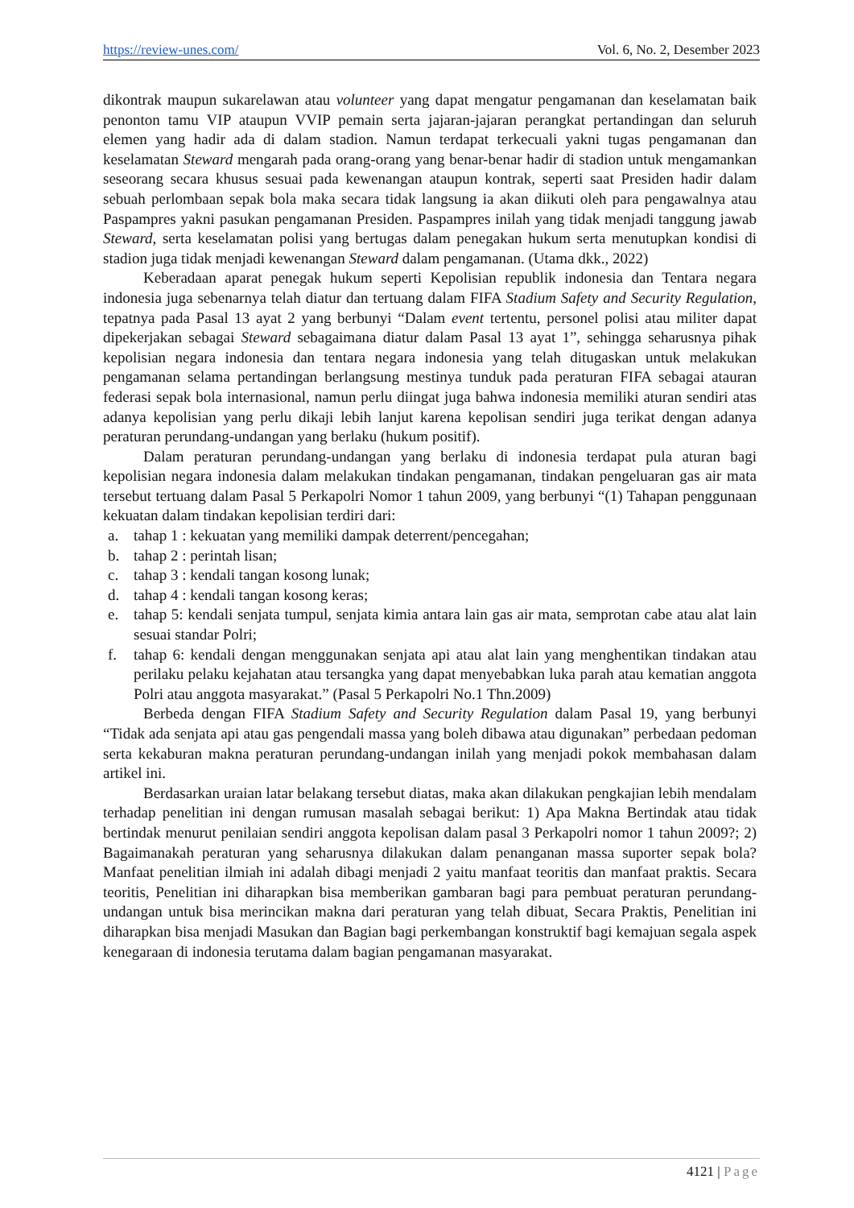https://review-unes.com/ Vol. 6, No. 2, Desember 2023
dikontrak maupun sukarelawan atau volunteer yang dapat mengatur pengamanan dan keselamatan baik penonton tamu VIP ataupun VVIP pemain serta jajaran-jajaran perangkat pertandingan dan seluruh elemen yang hadir ada di dalam stadion. Namun terdapat terkecuali yakni tugas pengamanan dan keselamatan Steward mengarah pada orang-orang yang benar-benar hadir di stadion untuk mengamankan seseorang secara khusus sesuai pada kewenangan ataupun kontrak, seperti saat Presiden hadir dalam sebuah perlombaan sepak bola maka secara tidak langsung ia akan diikuti oleh para pengawalnya atau Paspampres yakni pasukan pengamanan Presiden. Paspampres inilah yang tidak menjadi tanggung jawab Steward, serta keselamatan polisi yang bertugas dalam penegakan hukum serta menutupkan kondisi di stadion juga tidak menjadi kewenangan Steward dalam pengamanan. (Utama dkk., 2022)
Keberadaan aparat penegak hukum seperti Kepolisian republik indonesia dan Tentara negara indonesia juga sebenarnya telah diatur dan tertuang dalam FIFA Stadium Safety and Security Regulation, tepatnya pada Pasal 13 ayat 2 yang berbunyi “Dalam event tertentu, personel polisi atau militer dapat dipekerjakan sebagai Steward sebagaimana diatur dalam Pasal 13 ayat 1”, sehingga seharusnya pihak kepolisian negara indonesia dan tentara negara indonesia yang telah ditugaskan untuk melakukan pengamanan selama pertandingan berlangsung mestinya tunduk pada peraturan FIFA sebagai atauran federasi sepak bola internasional, namun perlu diingat juga bahwa indonesia memiliki aturan sendiri atas adanya kepolisian yang perlu dikaji lebih lanjut karena kepolisan sendiri juga terikat dengan adanya peraturan perundang-undangan yang berlaku (hukum positif).
Dalam peraturan perundang-undangan yang berlaku di indonesia terdapat pula aturan bagi kepolisian negara indonesia dalam melakukan tindakan pengamanan, tindakan pengeluaran gas air mata tersebut tertuang dalam Pasal 5 Perkapolri Nomor 1 tahun 2009, yang berbunyi “(1) Tahapan penggunaan kekuatan dalam tindakan kepolisian terdiri dari:
a. tahap 1 : kekuatan yang memiliki dampak deterrent/pencegahan;
b. tahap 2 : perintah lisan;
c. tahap 3 : kendali tangan kosong lunak;
d. tahap 4 : kendali tangan kosong keras;
e. tahap 5: kendali senjata tumpul, senjata kimia antara lain gas air mata, semprotan cabe atau alat lain sesuai standar Polri;
f. tahap 6: kendali dengan menggunakan senjata api atau alat lain yang menghentikan tindakan atau perilaku pelaku kejahatan atau tersangka yang dapat menyebabkan luka parah atau kematian anggota Polri atau anggota masyarakat.” (Pasal 5 Perkapolri No.1 Thn.2009)
Berbeda dengan FIFA Stadium Safety and Security Regulation dalam Pasal 19, yang berbunyi “Tidak ada senjata api atau gas pengendali massa yang boleh dibawa atau digunakan” perbedaan pedoman serta kekaburan makna peraturan perundang-undangan inilah yang menjadi pokok membahasan dalam artikel ini.
Berdasarkan uraian latar belakang tersebut diatas, maka akan dilakukan pengkajian lebih mendalam terhadap penelitian ini dengan rumusan masalah sebagai berikut: 1) Apa Makna Bertindak atau tidak bertindak menurut penilaian sendiri anggota kepolisan dalam pasal 3 Perkapolri nomor 1 tahun 2009?; 2) Bagaimanakah peraturan yang seharusnya dilakukan dalam penanganan massa suporter sepak bola? Manfaat penelitian ilmiah ini adalah dibagi menjadi 2 yaitu manfaat teoritis dan manfaat praktis. Secara teoritis, Penelitian ini diharapkan bisa memberikan gambaran bagi para pembuat peraturan perundang-undangan untuk bisa merincikan makna dari peraturan yang telah dibuat, Secara Praktis, Penelitian ini diharapkan bisa menjadi Masukan dan Bagian bagi perkembangan konstruktif bagi kemajuan segala aspek kenegaraan di indonesia terutama dalam bagian pengamanan masyarakat.
4121 | Page